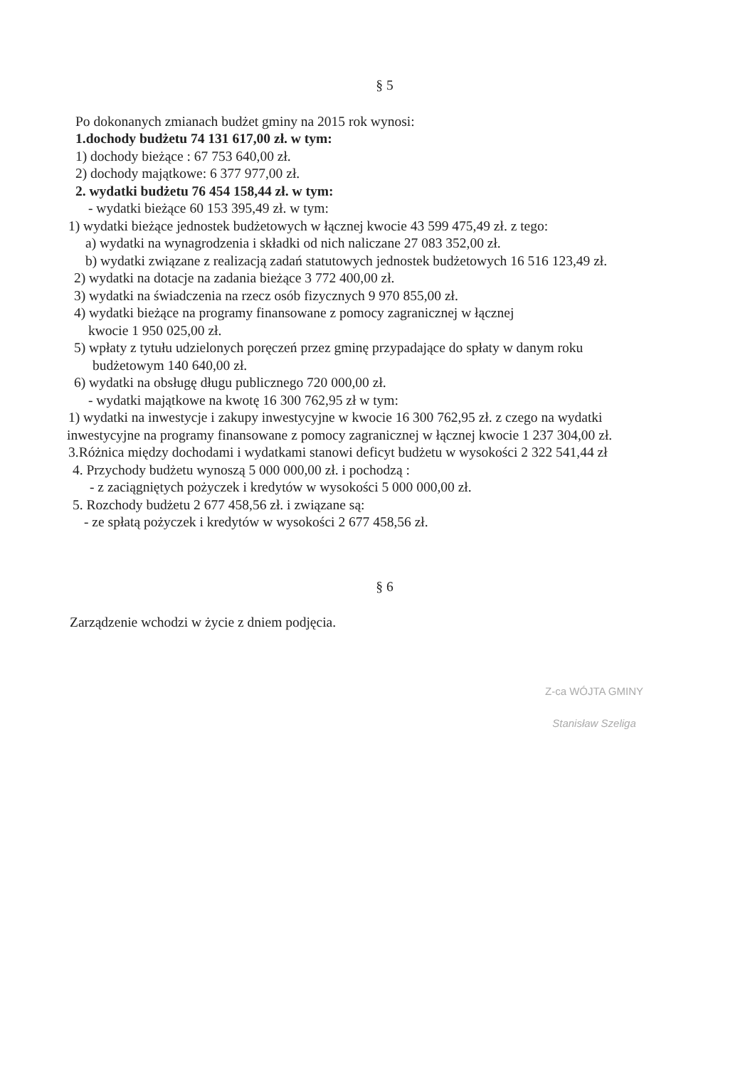§ 5
Po dokonanych zmianach budżet gminy na 2015 rok wynosi:
1.dochody budżetu 74 131 617,00 zł. w tym:
1) dochody bieżące : 67 753 640,00 zł.
2) dochody majątkowe: 6 377 977,00 zł.
2. wydatki budżetu 76 454 158,44 zł. w tym:
- wydatki bieżące 60 153 395,49 zł. w tym:
1) wydatki bieżące jednostek budżetowych w łącznej kwocie 43 599 475,49 zł. z tego:
a) wydatki na wynagrodzenia i składki od nich naliczane 27 083 352,00 zł.
b) wydatki związane z realizacją zadań statutowych jednostek budżetowych 16 516 123,49 zł.
2) wydatki na dotacje na zadania bieżące 3 772 400,00 zł.
3) wydatki na świadczenia na rzecz osób fizycznych 9 970 855,00 zł.
4) wydatki bieżące na programy finansowane z pomocy zagranicznej w łącznej
kwocie 1 950 025,00 zł.
5) wpłaty z tytułu udzielonych poręczeń przez gminę przypadające do spłaty w danym roku
budżetowym 140 640,00 zł.
6) wydatki na obsługę długu publicznego 720 000,00 zł.
- wydatki majątkowe na kwotę 16 300 762,95 zł w tym:
1) wydatki na inwestycje i zakupy inwestycyjne w kwocie 16 300 762,95 zł. z czego na wydatki
inwestycyjne na programy finansowane z pomocy zagranicznej w łącznej kwocie 1 237 304,00 zł.
3.Różnica między dochodami i wydatkami stanowi deficyt budżetu w wysokości 2 322 541,44 zł
4. Przychody budżetu wynoszą 5 000 000,00 zł. i pochodzą :
- z zaciągniętych pożyczek i kredytów w wysokości 5 000 000,00 zł.
5. Rozchody budżetu 2 677 458,56 zł. i związane są:
- ze spłatą pożyczek i kredytów w wysokości 2 677 458,56 zł.
§ 6
Zarządzenie wchodzi w życie z dniem podjęcia.
Z-ca WÓJTA GMINY
Stanisław Szeliga